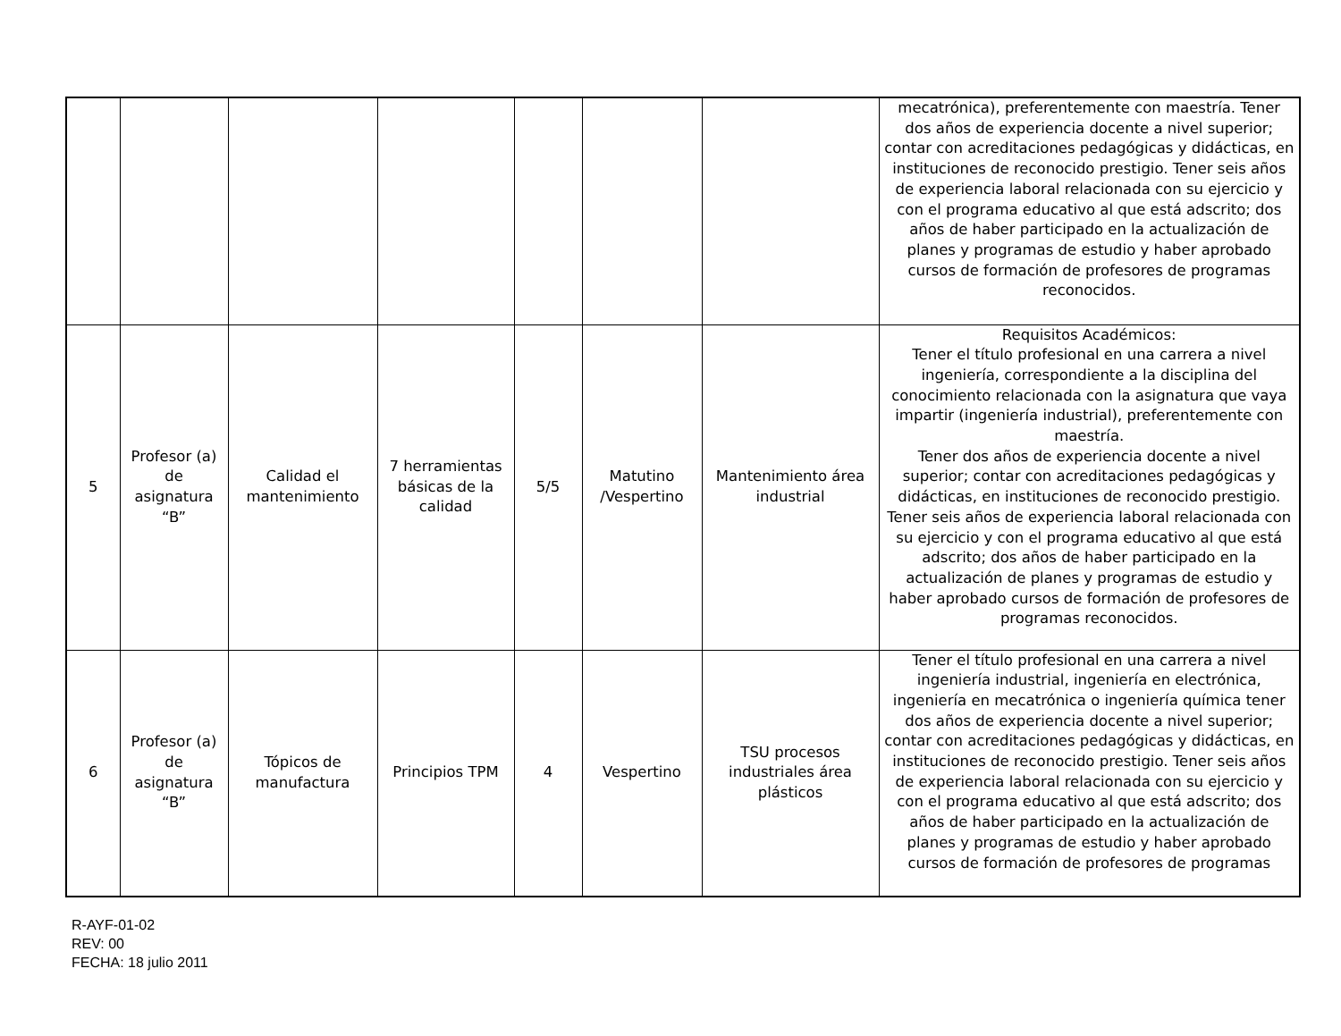| | | | | | | | mecatrónica), preferentemente con maestría. Tener dos años de experiencia docente a nivel superior; contar con acreditaciones pedagógicas y didácticas, en instituciones de reconocido prestigio. Tener seis años de experiencia laboral relacionada con su ejercicio y con el programa educativo al que está adscrito; dos años de haber participado en la actualización de planes y programas de estudio y haber aprobado cursos de formación de profesores de programas reconocidos. |
| 5 | Profesor (a) de asignatura “B” | Calidad el mantenimiento | 7 herramientas básicas de la calidad | 5/5 | Matutino /Vespertino | Mantenimiento área industrial | Requisitos Académicos: Tener el título profesional en una carrera a nivel ingeniería, correspondiente a la disciplina del conocimiento relacionada con la asignatura que vaya impartir (ingeniería industrial), preferentemente con maestría. Tener dos años de experiencia docente a nivel superior; contar con acreditaciones pedagógicas y didácticas, en instituciones de reconocido prestigio. Tener seis años de experiencia laboral relacionada con su ejercicio y con el programa educativo al que está adscrito; dos años de haber participado en la actualización de planes y programas de estudio y haber aprobado cursos de formación de profesores de programas reconocidos. |
| 6 | Profesor (a) de asignatura “B” | Tópicos de manufactura | Principios TPM | 4 | Vespertino | TSU procesos industriales área plásticos | Tener el título profesional en una carrera a nivel ingeniería industrial, ingeniería en electrónica, ingeniería en mecatrónica o ingeniería química tener dos años de experiencia docente a nivel superior; contar con acreditaciones pedagógicas y didácticas, en instituciones de reconocido prestigio. Tener seis años de experiencia laboral relacionada con su ejercicio y con el programa educativo al que está adscrito; dos años de haber participado en la actualización de planes y programas de estudio y haber aprobado cursos de formación de profesores de programas |
R-AYF-01-02
REV: 00
FECHA: 18 julio 2011